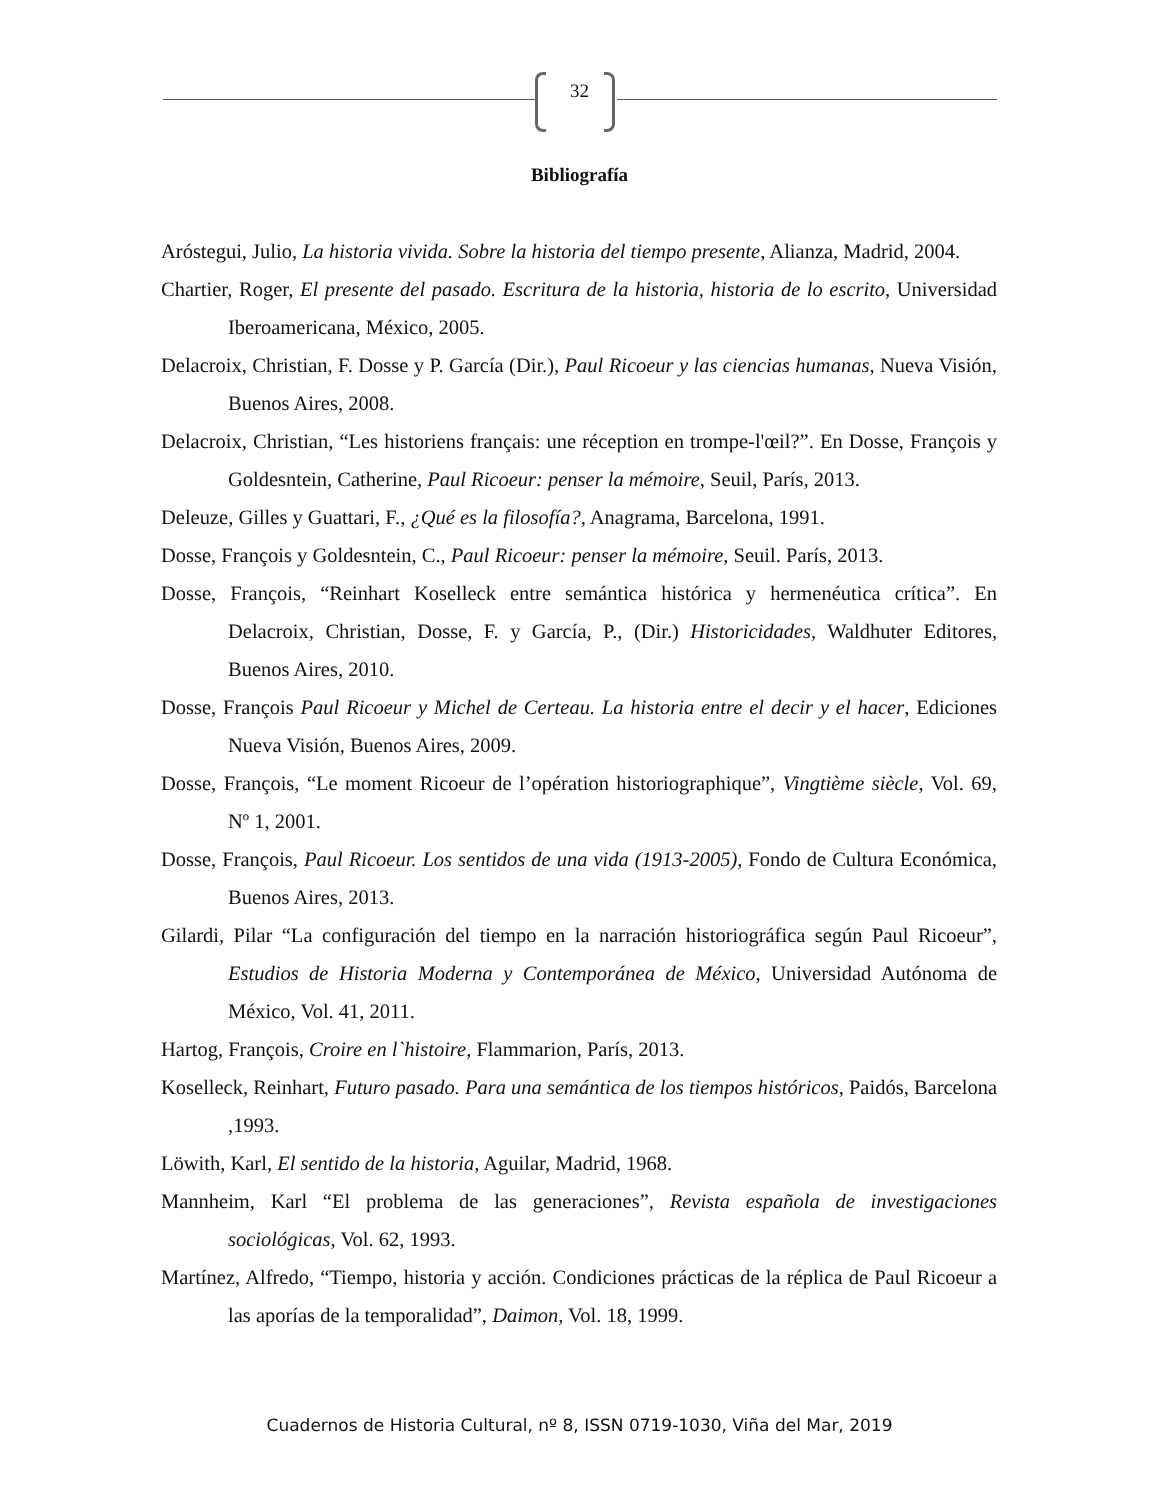32
Bibliografía
Aróstegui, Julio, La historia vivida. Sobre la historia del tiempo presente, Alianza, Madrid, 2004.
Chartier, Roger, El presente del pasado. Escritura de la historia, historia de lo escrito, Universidad Iberoamericana, México, 2005.
Delacroix, Christian, F. Dosse y P. García (Dir.), Paul Ricoeur y las ciencias humanas, Nueva Visión, Buenos Aires, 2008.
Delacroix, Christian, “Les historiens français: une réception en trompe-l'œil?”. En Dosse, François y Goldesntein, Catherine, Paul Ricoeur: penser la mémoire, Seuil, París, 2013.
Deleuze, Gilles y Guattari, F., ¿Qué es la filosofía?, Anagrama, Barcelona, 1991.
Dosse, François y Goldesntein, C., Paul Ricoeur: penser la mémoire, Seuil. París, 2013.
Dosse, François, “Reinhart Koselleck entre semántica histórica y hermenéutica crítica”. En Delacroix, Christian, Dosse, F. y García, P., (Dir.) Historicidades, Waldhuter Editores, Buenos Aires, 2010.
Dosse, François Paul Ricoeur y Michel de Certeau. La historia entre el decir y el hacer, Ediciones Nueva Visión, Buenos Aires, 2009.
Dosse, François, “Le moment Ricoeur de l’opération historiographique”, Vingtième siècle, Vol. 69, Nº 1, 2001.
Dosse, François, Paul Ricoeur. Los sentidos de una vida (1913-2005), Fondo de Cultura Económica, Buenos Aires, 2013.
Gilardi, Pilar “La configuración del tiempo en la narración historiográfica según Paul Ricoeur”, Estudios de Historia Moderna y Contemporánea de México, Universidad Autónoma de México, Vol. 41, 2011.
Hartog, François, Croire en l`histoire, Flammarion, París, 2013.
Koselleck, Reinhart, Futuro pasado. Para una semántica de los tiempos históricos, Paidós, Barcelona ,1993.
Löwith, Karl, El sentido de la historia, Aguilar, Madrid, 1968.
Mannheim, Karl “El problema de las generaciones”, Revista española de investigaciones sociológicas, Vol. 62, 1993.
Martínez, Alfredo, “Tiempo, historia y acción. Condiciones prácticas de la réplica de Paul Ricoeur a las aporías de la temporalidad”, Daimon, Vol. 18, 1999.
Cuadernos de Historia Cultural, nº 8, ISSN 0719-1030, Viña del Mar, 2019